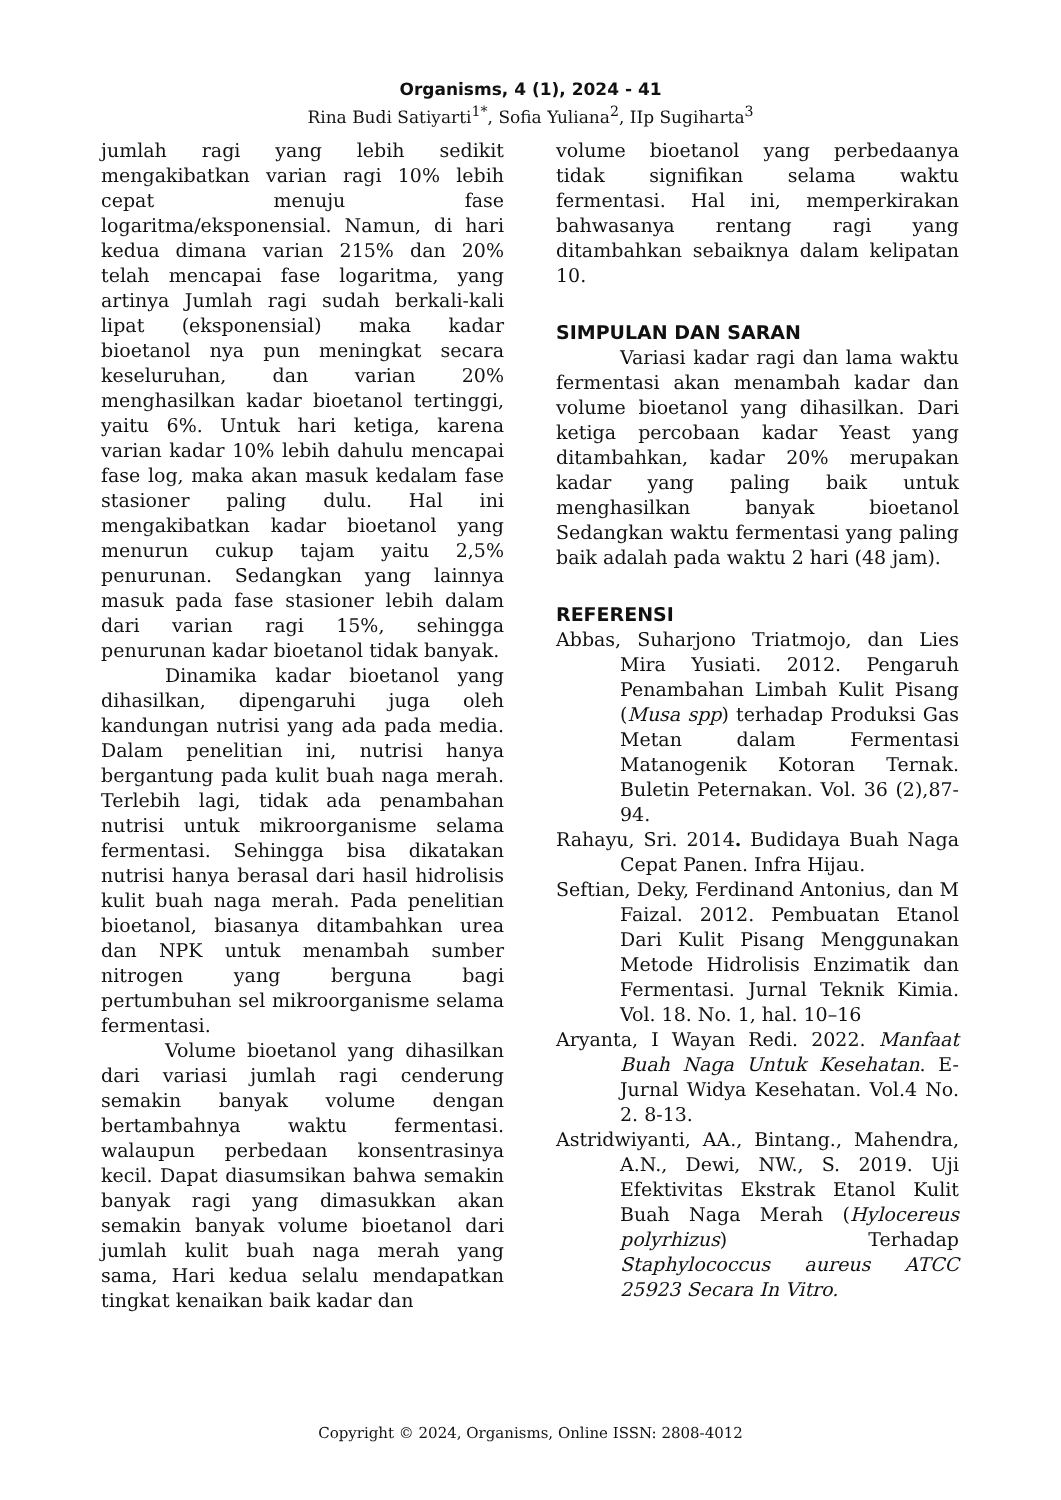Organisms, 4 (1), 2024 - 41
Rina Budi Satiyarti<sup>1*</sup>, Sofia Yuliana<sup>2</sup>, IIp Sugiharta<sup>3</sup>
jumlah ragi yang lebih sedikit mengakibatkan varian ragi 10% lebih cepat menuju fase logaritma/eksponensial. Namun, di hari kedua dimana varian 215% dan 20% telah mencapai fase logaritma, yang artinya Jumlah ragi sudah berkali-kali lipat (eksponensial) maka kadar bioetanol nya pun meningkat secara keseluruhan, dan varian 20% menghasilkan kadar bioetanol tertinggi, yaitu 6%. Untuk hari ketiga, karena varian kadar 10% lebih dahulu mencapai fase log, maka akan masuk kedalam fase stasioner paling dulu. Hal ini mengakibatkan kadar bioetanol yang menurun cukup tajam yaitu 2,5% penurunan. Sedangkan yang lainnya masuk pada fase stasioner lebih dalam dari varian ragi 15%, sehingga penurunan kadar bioetanol tidak banyak.
Dinamika kadar bioetanol yang dihasilkan, dipengaruhi juga oleh kandungan nutrisi yang ada pada media. Dalam penelitian ini, nutrisi hanya bergantung pada kulit buah naga merah. Terlebih lagi, tidak ada penambahan nutrisi untuk mikroorganisme selama fermentasi. Sehingga bisa dikatakan nutrisi hanya berasal dari hasil hidrolisis kulit buah naga merah. Pada penelitian bioetanol, biasanya ditambahkan urea dan NPK untuk menambah sumber nitrogen yang berguna bagi pertumbuhan sel mikroorganisme selama fermentasi.
Volume bioetanol yang dihasilkan dari variasi jumlah ragi cenderung semakin banyak volume dengan bertambahnya waktu fermentasi. walaupun perbedaan konsentrasinya kecil. Dapat diasumsikan bahwa semakin banyak ragi yang dimasukkan akan semakin banyak volume bioetanol dari jumlah kulit buah naga merah yang sama, Hari kedua selalu mendapatkan tingkat kenaikan baik kadar dan
volume bioetanol yang perbedaanya tidak signifikan selama waktu fermentasi. Hal ini, memperkirakan bahwasanya rentang ragi yang ditambahkan sebaiknya dalam kelipatan 10.
SIMPULAN DAN SARAN
Variasi kadar ragi dan lama waktu fermentasi akan menambah kadar dan volume bioetanol yang dihasilkan. Dari ketiga percobaan kadar Yeast yang ditambahkan, kadar 20% merupakan kadar yang paling baik untuk menghasilkan banyak bioetanol Sedangkan waktu fermentasi yang paling baik adalah pada waktu 2 hari (48 jam).
REFERENSI
Abbas, Suharjono Triatmojo, dan Lies Mira Yusiati. 2012. Pengaruh Penambahan Limbah Kulit Pisang (Musa spp) terhadap Produksi Gas Metan dalam Fermentasi Matanogenik Kotoran Ternak. Buletin Peternakan. Vol. 36 (2),87-94.
Rahayu, Sri. 2014. Budidaya Buah Naga Cepat Panen. Infra Hijau.
Seftian, Deky, Ferdinand Antonius, dan M Faizal. 2012. Pembuatan Etanol Dari Kulit Pisang Menggunakan Metode Hidrolisis Enzimatik dan Fermentasi. Jurnal Teknik Kimia. Vol. 18. No. 1, hal. 10–16
Aryanta, I Wayan Redi. 2022. Manfaat Buah Naga Untuk Kesehatan. E-Jurnal Widya Kesehatan. Vol.4 No. 2. 8-13.
Astridwiyanti, AA., Bintang., Mahendra, A.N., Dewi, NW., S. 2019. Uji Efektivitas Ekstrak Etanol Kulit Buah Naga Merah (Hylocereus polyrhizus) Terhadap Staphylococcus aureus ATCC 25923 Secara In Vitro.
Copyright © 2024, Organisms, Online ISSN: 2808-4012